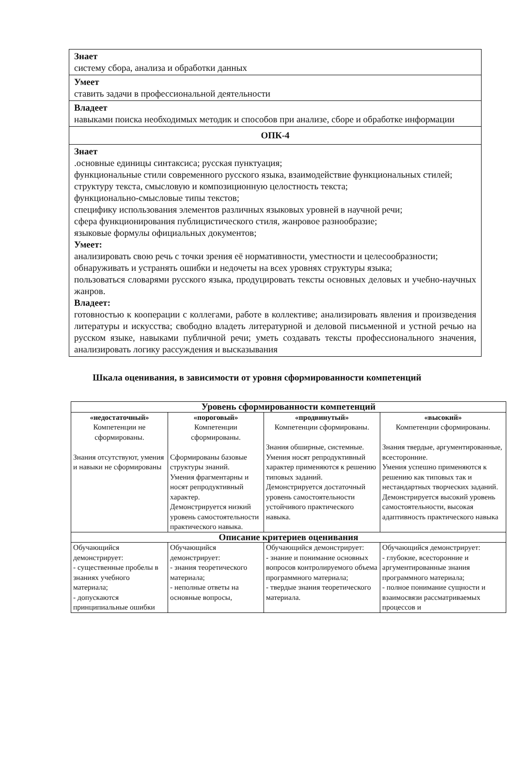| Знает систему сбора, анализа и обработки данных |
| Умеет ставить задачи в профессиональной деятельности |
| Владеет навыками поиска необходимых методик и способов при анализе, сборе и обработке информации |
| ОПК-4 |
| Знает .основные единицы синтаксиса; русская пунктуация; функциональные стили современного русского языка, взаимодействие функциональных стилей; структуру текста, смысловую и композиционную целостность текста; функционально-смысловые типы текстов; специфику использования элементов различных языковых уровней в научной речи; сфера функционирования публицистического стиля, жанровое разнообразие; языковые формулы официальных документов; Умеет: анализировать свою речь с точки зрения её нормативности, уместности и целесообразности; обнаруживать и устранять ошибки и недочеты на всех уровнях структуры языка; пользоваться словарями русского языка, продуцировать тексты основных деловых и учебно-научных жанров. Владеет: готовностью к кооперации с коллегами, работе в коллективе; анализировать явления и произведения литературы и искусства; свободно владеть литературной и деловой письменной и устной речью на русском языке, навыками публичной речи; уметь создавать тексты профессионального значения, анализировать логику рассуждения и высказывания |
Шкала оценивания, в зависимости от уровня сформированности компетенций
| Уровень сформированности компетенций | | | |
| --- | --- | --- | --- |
| «недостаточный» Компетенции не сформированы. Знания отсутствуют, умения и навыки не сформированы | «пороговый» Компетенции сформированы. Сформированы базовые структуры знаний. Умения фрагментарны и носят репродуктивный характер. Демонстрируется низкий уровень самостоятельности практического навыка. | «продвинутый» Компетенции сформированы. Знания обширные, системные. Умения носят репродуктивный характер применяются к решению типовых заданий. Демонстрируется достаточный уровень самостоятельности устойчивого практического навыка. | «высокий» Компетенции сформированы. Знания твердые, аргументированные, всесторонние. Умения успешно применяются к решению как типовых так и нестандартных творческих заданий. Демонстрируется высокий уровень самостоятельности, высокая адаптивность практического навыка |
| Описание критериев оценивания | | | |
| Обучающийся демонстрирует: - существенные пробелы в знаниях учебного материала; - допускаются принципиальные ошибки | Обучающийся демонстрирует: - знания теоретического материала; - неполные ответы на основные вопросы, | Обучающийся демонстрирует: - знание и понимание основных вопросов контролируемого объема программного материала; - твердые знания теоретического материала. | Обучающийся демонстрирует: - глубокие, всесторонние и аргументированные знания программного материала; - полное понимание сущности и взаимосвязи рассматриваемых процессов и |